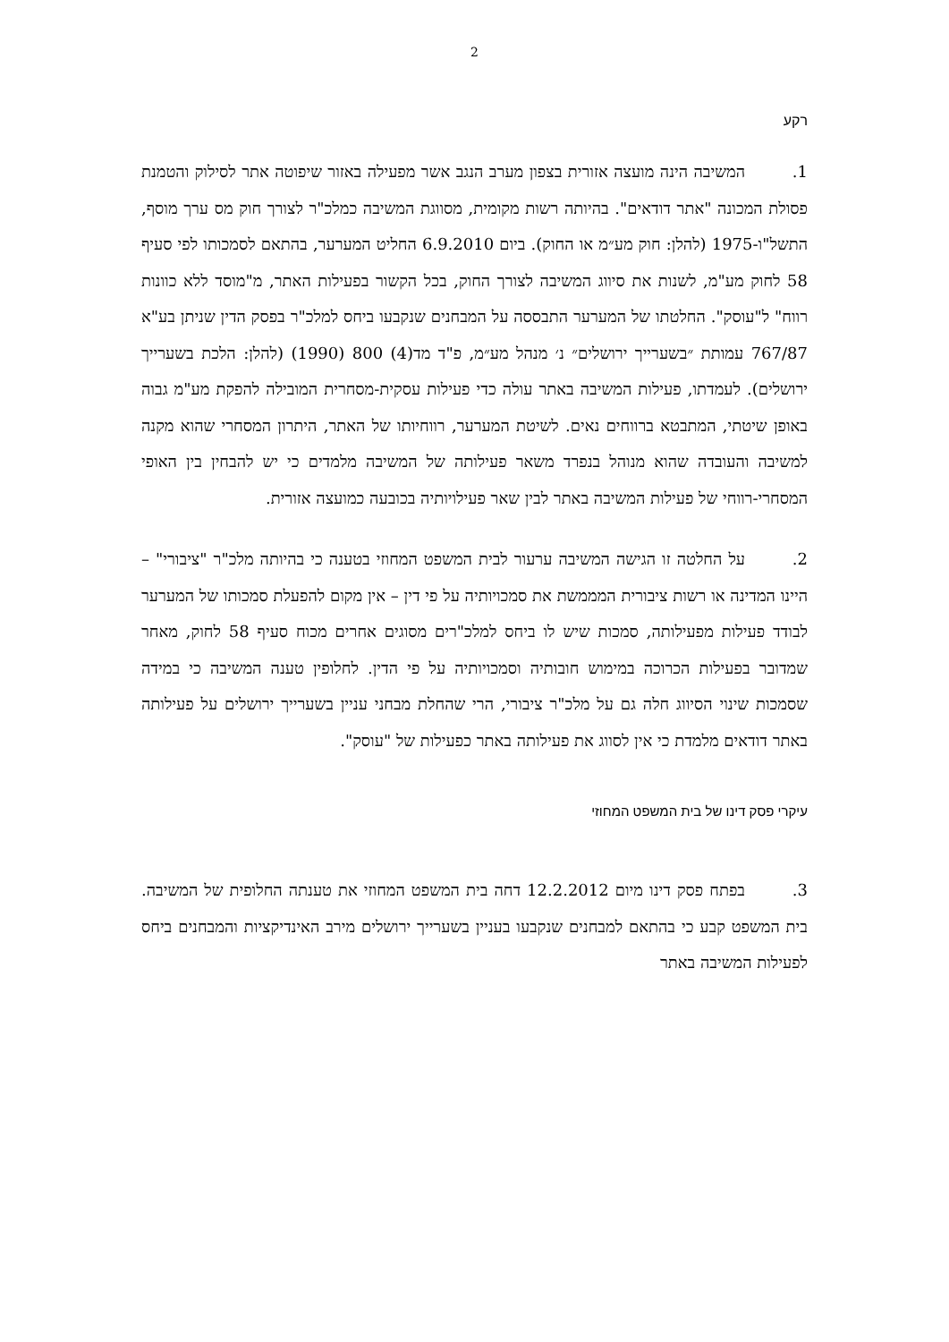2
רקע
1. המשיבה הינה מועצה אזורית בצפון מערב הנגב אשר מפעילה באזור שיפוטה אתר לסילוק והטמנת פסולת המכונה "אתר דודאים". בהיותה רשות מקומית, מסווגת המשיבה כמלכ"ר לצורך חוק מס ערך מוסף, התשל"ו-1975 (להלן: חוק מע״מ או החוק). ביום 6.9.2010 החליט המערער, בהתאם לסמכותו לפי סעיף 58 לחוק מע"מ, לשנות את סיווג המשיבה לצורך החוק, בכל הקשור בפעילות האתר, מ"מוסד ללא כוונות רווח" ל"עוסק". החלטתו של המערער התבססה על המבחנים שנקבעו ביחס למלכ"ר בפסק הדין שניתן בע"א 767/87 עמותת ״בשערייך ירושלים״ נ׳ מנהל מע״מ, פ"ד מד(4) 800 (1990) (להלן: הלכת בשערייך ירושלים). לעמדתו, פעילות המשיבה באתר עולה כדי פעילות עסקית-מסחרית המובילה להפקת מע"מ גבוה באופן שיטתי, המתבטא ברווחים נאים. לשיטת המערער, רווחיותו של האתר, היתרון המסחרי שהוא מקנה למשיבה והעובדה שהוא מנוהל בנפרד משאר פעילותה של המשיבה מלמדים כי יש להבחין בין האופי המסחרי-רווחי של פעילות המשיבה באתר לבין שאר פעילויותיה בכובעה כמועצה אזורית.
2. על החלטה זו הגישה המשיבה ערעור לבית המשפט המחוזי בטענה כי בהיותה מלכ"ר "ציבורי" – היינו המדינה או רשות ציבורית המממשת את סמכויותיה על פי דין – אין מקום להפעלת סמכותו של המערער לבודד פעילות מפעילותה, סמכות שיש לו ביחס למלכ"רים מסוגים אחרים מכוח סעיף 58 לחוק, מאחר שמדובר בפעילות הכרוכה במימוש חובותיה וסמכויותיה על פי הדין. לחלופין טענה המשיבה כי במידה שסמכות שינוי הסיווג חלה גם על מלכ"ר ציבורי, הרי שהחלת מבחני עניין בשערייך ירושלים על פעילותה באתר דודאים מלמדת כי אין לסווג את פעילותה באתר כפעילות של "עוסק".
עיקרי פסק דינו של בית המשפט המחוזי
3. בפתח פסק דינו מיום 12.2.2012 דחה בית המשפט המחוזי את טענתה החלופית של המשיבה. בית המשפט קבע כי בהתאם למבחנים שנקבעו בעניין בשערייך ירושלים מירב האינדיקציות והמבחנים ביחס לפעילות המשיבה באתר